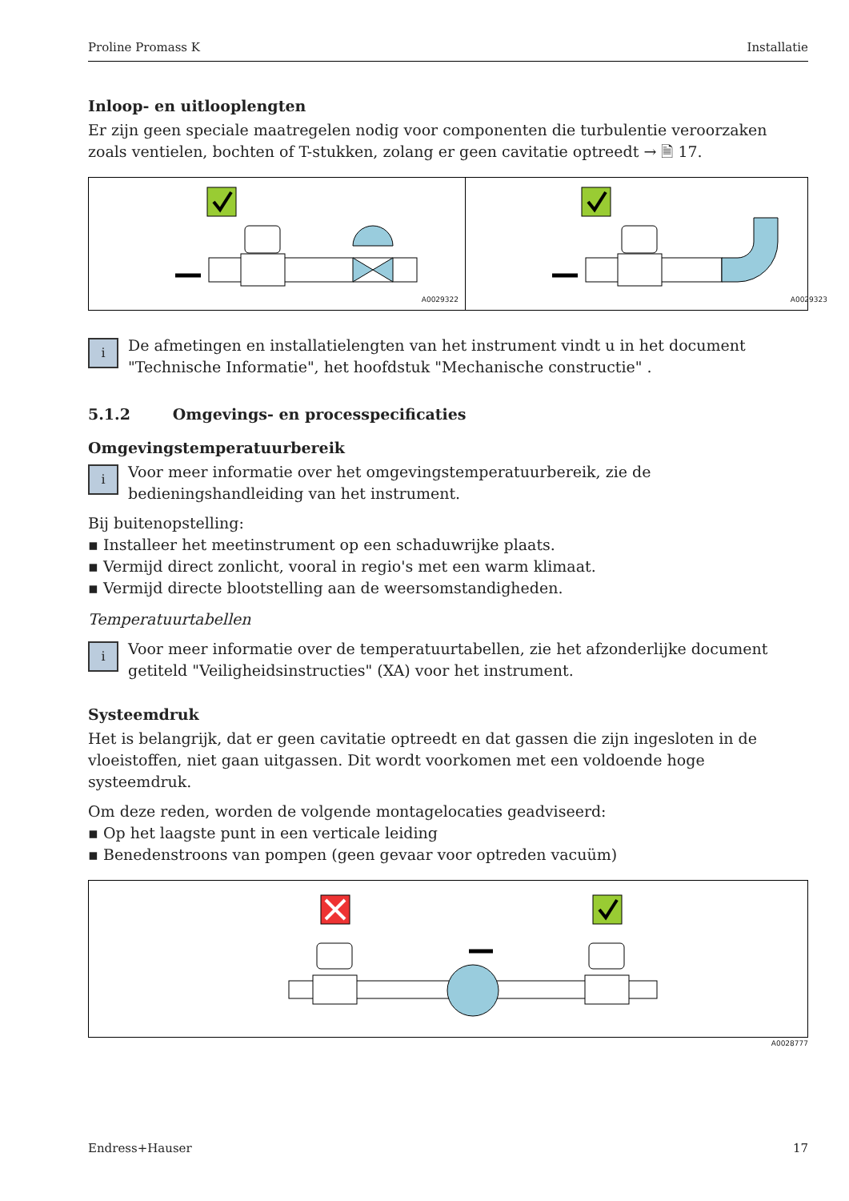Proline Promass K Installatie
Inloop- en uitlooplengten
Er zijn geen speciale maatregelen nodig voor componenten die turbulentie veroorzaken zoals ventielen, bochten of T-stukken, zolang er geen cavitatie optreedt → 🗎 17.
A0029322
A0029323
i
De afmetingen en installatielengten van het instrument vindt u in het document "Technische Informatie", het hoofdstuk "Mechanische constructie" .
5.1.2 Omgevings- en processpecificaties
Omgevingstemperatuurbereik
i
Voor meer informatie over het omgevingstemperatuurbereik, zie de bedieningshandleiding van het instrument.
Bij buitenopstelling:
▪ Installeer het meetinstrument op een schaduwrijke plaats.
▪ Vermijd direct zonlicht, vooral in regio's met een warm klimaat.
▪ Vermijd directe blootstelling aan de weersomstandigheden.
Temperatuurtabellen
i
Voor meer informatie over de temperatuurtabellen, zie het afzonderlijke document getiteld "Veiligheidsinstructies" (XA) voor het instrument.
Systeemdruk
Het is belangrijk, dat er geen cavitatie optreedt en dat gassen die zijn ingesloten in de vloeistoffen, niet gaan uitgassen. Dit wordt voorkomen met een voldoende hoge systeemdruk.
Om deze reden, worden de volgende montagelocaties geadviseerd:
▪ Op het laagste punt in een verticale leiding
▪ Benedenstroons van pompen (geen gevaar voor optreden vacuüm)
A0028777
Endress+Hauser 17